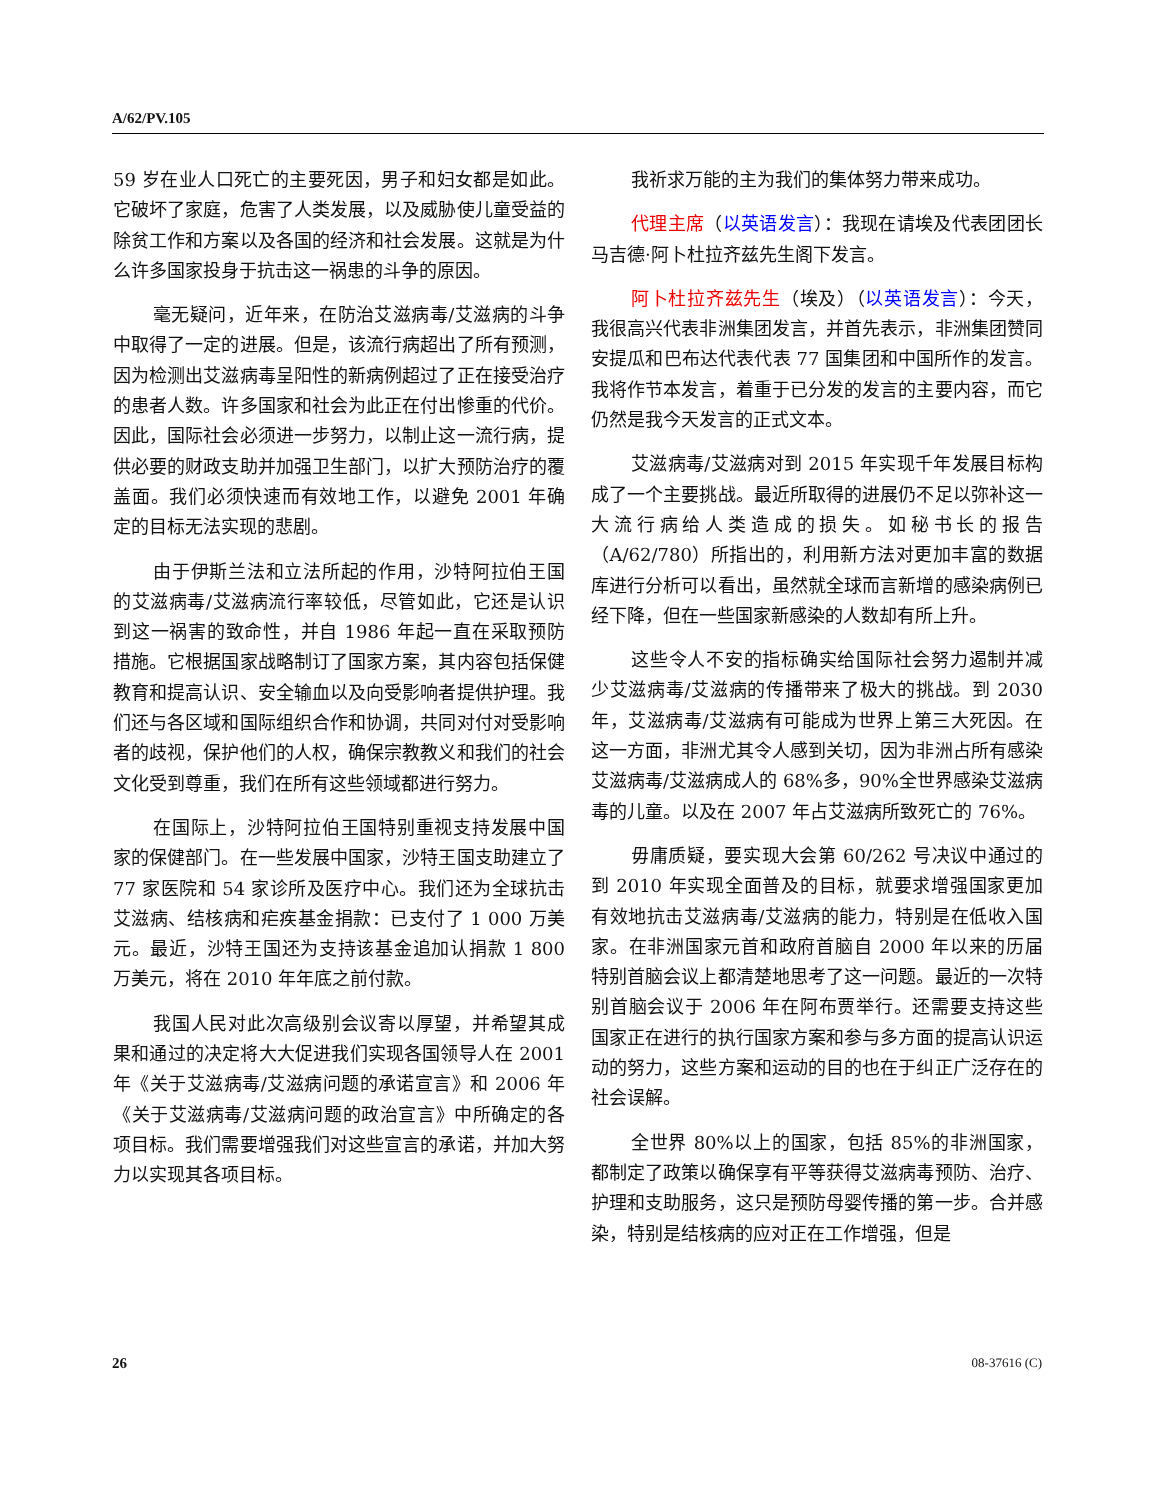A/62/PV.105
59 岁在业人口死亡的主要死因，男子和妇女都是如此。它破坏了家庭，危害了人类发展，以及威胁使儿童受益的除贫工作和方案以及各国的经济和社会发展。这就是为什么许多国家投身于抗击这一祸患的斗争的原因。
毫无疑问，近年来，在防治艾滋病毒/艾滋病的斗争中取得了一定的进展。但是，该流行病超出了所有预测，因为检测出艾滋病毒呈阳性的新病例超过了正在接受治疗的患者人数。许多国家和社会为此正在付出惨重的代价。因此，国际社会必须进一步努力，以制止这一流行病，提供必要的财政支助并加强卫生部门，以扩大预防治疗的覆盖面。我们必须快速而有效地工作，以避免 2001 年确定的目标无法实现的悲剧。
由于伊斯兰法和立法所起的作用，沙特阿拉伯王国的艾滋病毒/艾滋病流行率较低，尽管如此，它还是认识到这一祸害的致命性，并自 1986 年起一直在采取预防措施。它根据国家战略制订了国家方案，其内容包括保健教育和提高认识、安全输血以及向受影响者提供护理。我们还与各区域和国际组织合作和协调，共同对付对受影响者的歧视，保护他们的人权，确保宗教教义和我们的社会文化受到尊重，我们在所有这些领域都进行努力。
在国际上，沙特阿拉伯王国特别重视支持发展中国家的保健部门。在一些发展中国家，沙特王国支助建立了 77 家医院和 54 家诊所及医疗中心。我们还为全球抗击艾滋病、结核病和疟疾基金捐款：已支付了 1 000 万美元。最近，沙特王国还为支持该基金追加认捐款 1 800 万美元，将在 2010 年年底之前付款。
我国人民对此次高级别会议寄以厚望，并希望其成果和通过的决定将大大促进我们实现各国领导人在 2001 年《关于艾滋病毒/艾滋病问题的承诺宣言》和 2006 年《关于艾滋病毒/艾滋病问题的政治宣言》中所确定的各项目标。我们需要增强我们对这些宣言的承诺，并加大努力以实现其各项目标。
我祈求万能的主为我们的集体努力带来成功。
代理主席（以英语发言）：我现在请埃及代表团团长马吉德·阿卜杜拉齐兹先生阁下发言。
阿卜杜拉齐兹先生（埃及）（以英语发言）：今天，我很高兴代表非洲集团发言，并首先表示，非洲集团赞同安提瓜和巴布达代表代表 77 国集团和中国所作的发言。我将作节本发言，着重于已分发的发言的主要内容，而它仍然是我今天发言的正式文本。
艾滋病毒/艾滋病对到 2015 年实现千年发展目标构成了一个主要挑战。最近所取得的进展仍不足以弥补这一大流行病给人类造成的损失。如秘书长的报告（A/62/780）所指出的，利用新方法对更加丰富的数据库进行分析可以看出，虽然就全球而言新增的感染病例已经下降，但在一些国家新感染的人数却有所上升。
这些令人不安的指标确实给国际社会努力遏制并减少艾滋病毒/艾滋病的传播带来了极大的挑战。到 2030 年，艾滋病毒/艾滋病有可能成为世界上第三大死因。在这一方面，非洲尤其令人感到关切，因为非洲占所有感染艾滋病毒/艾滋病成人的 68%多，90%全世界感染艾滋病毒的儿童。以及在 2007 年占艾滋病所致死亡的 76%。
毋庸质疑，要实现大会第 60/262 号决议中通过的到 2010 年实现全面普及的目标，就要求增强国家更加有效地抗击艾滋病毒/艾滋病的能力，特别是在低收入国家。在非洲国家元首和政府首脑自 2000 年以来的历届特别首脑会议上都清楚地思考了这一问题。最近的一次特别首脑会议于 2006 年在阿布贾举行。还需要支持这些国家正在进行的执行国家方案和参与多方面的提高认识运动的努力，这些方案和运动的目的也在于纠正广泛存在的社会误解。
全世界 80%以上的国家，包括 85%的非洲国家，都制定了政策以确保享有平等获得艾滋病毒预防、治疗、护理和支助服务，这只是预防母婴传播的第一步。合并感染，特别是结核病的应对正在工作增强，但是
26 08-37616 (C)